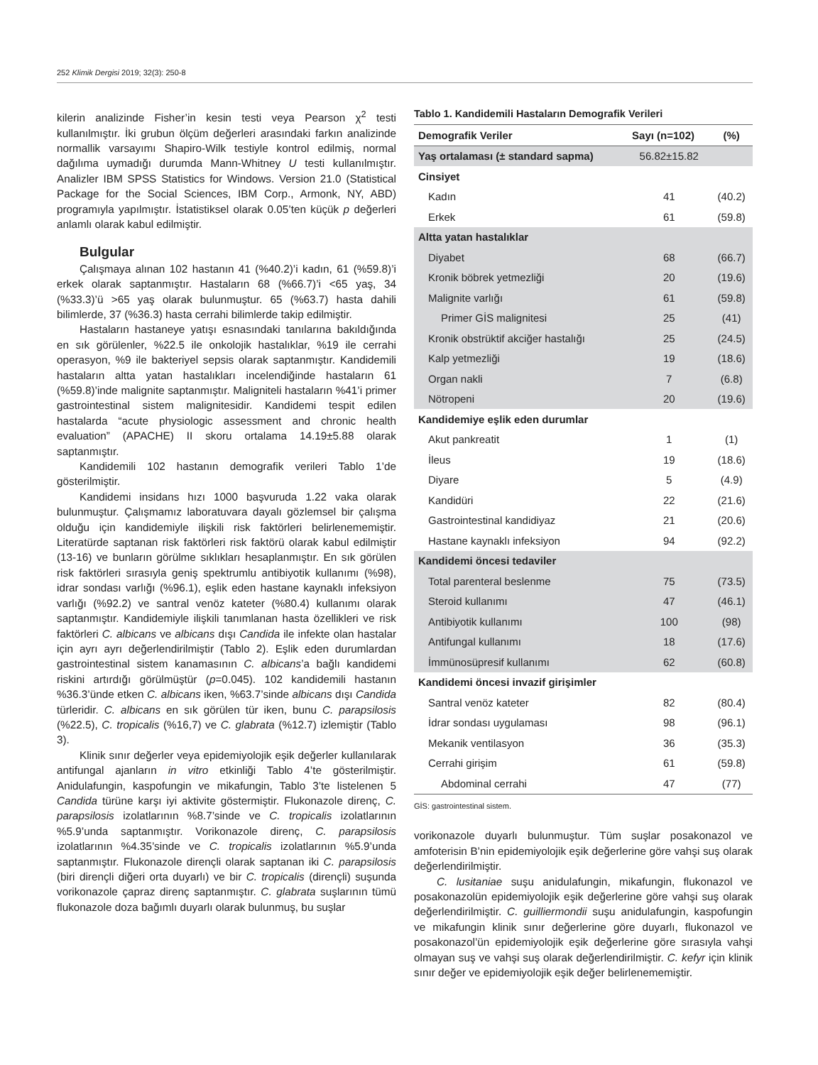252 Klimik Dergisi 2019; 32(3): 250-8
kilerin analizinde Fisher’in kesin testi veya Pearson χ<sup>2</sup> testi kullanılmıştır. İki grubun ölçüm değerleri arasındaki farkın analizinde normallik varsayımı Shapiro-Wilk testiyle kontrol edilmiş, normal dağılıma uymadığı durumda Mann-Whitney U testi kullanılmıştır. Analizler IBM SPSS Statistics for Windows. Version 21.0 (Statistical Package for the Social Sciences, IBM Corp., Armonk, NY, ABD) programıyla yapılmıştır. İstatistiksel olarak 0.05’ten küçük p değerleri anlamlı olarak kabul edilmiştir.
Bulgular
Çalışmaya alınan 102 hastanın 41 (%40.2)’i kadın, 61 (%59.8)’i erkek olarak saptanmıştır. Hastaların 68 (%66.7)’i <65 yaş, 34 (%33.3)’ü >65 yaş olarak bulunmuştur. 65 (%63.7) hasta dahili bilimlerde, 37 (%36.3) hasta cerrahi bilimlerde takip edilmiştir.
Hastaların hastaneye yatışı esnasındaki tanılarına bakıldığında en sık görülenler, %22.5 ile onkolojik hastalıklar, %19 ile cerrahi operasyon, %9 ile bakteriyel sepsis olarak saptanmıştır. Kandidemili hastaların altta yatan hastalıkları incelendiğinde hastaların 61 (%59.8)’inde malignite saptanmıştır. Maligniteli hastaların %41’i primer gastrointestinal sistem malignitesidir. Kandidemi tespit edilen hastalarda “acute physiologic assessment and chronic health evaluation” (APACHE) II skoru ortalama 14.19±5.88 olarak saptanmıştır.
Kandidemili 102 hastanın demografik verileri Tablo 1’de gösterilmiştir.
Kandidemi insidans hızı 1000 başvuruda 1.22 vaka olarak bulunmuştur. Çalışmamız laboratuvara dayalı gözlemsel bir çalışma olduğu için kandidemiyle ilişkili risk faktörleri belirlenememiştir. Literatürde saptanan risk faktörleri risk faktörü olarak kabul edilmiştir (13-16) ve bunların görülme sıklıkları hesaplanmıştır. En sık görülen risk faktörleri sırasıyla geniş spektrumlu antibiyotik kullanımı (%98), idrar sondası varlığı (%96.1), eşlik eden hastane kaynaklı infeksiyon varlığı (%92.2) ve santral venöz kateter (%80.4) kullanımı olarak saptanmıştır. Kandidemiyle ilişkili tanımlanan hasta özellikleri ve risk faktörleri C. albicans ve albicans dışı Candida ile infekte olan hastalar için ayrı ayrı değerlendirilmiştir (Tablo 2). Eşlik eden durumlardan gastrointestinal sistem kanamasının C. albicans’a bağlı kandidemi riskini artırdığı görülmüştür (p=0.045). 102 kandidemili hastanın %36.3’ünde etken C. albicans iken, %63.7’sinde albicans dışı Candida türleridir. C. albicans en sık görülen tür iken, bunu C. parapsilosis (%22.5), C. tropicalis (%16,7) ve C. glabrata (%12.7) izlemiştir (Tablo 3).
Klinik sınır değerler veya epidemiyolojik eşik değerler kullanılarak antifungal ajanların in vitro etkinliği Tablo 4’te gösterilmiştir. Anidulafungin, kaspofungin ve mikafungin, Tablo 3’te listelenen 5 Candida türüne karşı iyi aktivite göstermiştir. Flukonazole direnç, C. parapsilosis izolatlarının %8.7’sinde ve C. tropicalis izolatlarının %5.9’unda saptanmıştır. Vorikonazole direnç, C. parapsilosis izolatlarının %4.35’sinde ve C. tropicalis izolatlarının %5.9’unda saptanmıştır. Flukonazole dirençli olarak saptanan iki C. parapsilosis (biri dirençli diğeri orta duyarlı) ve bir C. tropicalis (dirençli) suşunda vorikonazole çapraz direnç saptanmıştır. C. glabrata suşlarının tümü flukonazole doza bağımlı duyarlı olarak bulunmuş, bu suşlar
Tablo 1. Kandidemili Hastaların Demografik Verileri
| Demografik Veriler | Sayı (n=102) | (%) |
| --- | --- | --- |
| Yaş ortalaması (± standard sapma) | 56.82±15.82 | |
| Cinsiyet | | |
| Kadın | 41 | (40.2) |
| Erkek | 61 | (59.8) |
| Altta yatan hastalıklar | | |
| Diyabet | 68 | (66.7) |
| Kronik böbrek yetmezliği | 20 | (19.6) |
| Malignite varlığı | 61 | (59.8) |
| Primer GİS malignitesi | 25 | (41) |
| Kronik obstrüktif akciğer hastalığı | 25 | (24.5) |
| Kalp yetmezliği | 19 | (18.6) |
| Organ nakli | 7 | (6.8) |
| Nötropeni | 20 | (19.6) |
| Kandidemiye eşlik eden durumlar | | |
| Akut pankreatit | 1 | (1) |
| İleus | 19 | (18.6) |
| Diyare | 5 | (4.9) |
| Kandidüri | 22 | (21.6) |
| Gastrointestinal kandidiyaz | 21 | (20.6) |
| Hastane kaynaklı infeksiyon | 94 | (92.2) |
| Kandidemi öncesi tedaviler | | |
| Total parenteral beslenme | 75 | (73.5) |
| Steroid kullanımı | 47 | (46.1) |
| Antibiyotik kullanımı | 100 | (98) |
| Antifungal kullanımı | 18 | (17.6) |
| İmmünosüpresif kullanımı | 62 | (60.8) |
| Kandidemi öncesi invazif girişimler | | |
| Santral venöz kateter | 82 | (80.4) |
| İdrar sondası uygulaması | 98 | (96.1) |
| Mekanik ventilasyon | 36 | (35.3) |
| Cerrahi girişim | 61 | (59.8) |
| Abdominal cerrahi | 47 | (77) |
GİS: gastrointestinal sistem.
vorikonazole duyarlı bulunmuştur. Tüm suşlar posakonazol ve amfoterisin B’nin epidemiyolojik eşik değerlerine göre vahşi suş olarak değerlendirilmiştir.
C. lusitaniae suşu anidulafungin, mikafungin, flukonazol ve posakonazolün epidemiyolojik eşik değerlerine göre vahşi suş olarak değerlendirilmiştir. C. guilliermondii suşu anidulafungin, kaspofungin ve mikafungin klinik sınır değerlerine göre duyarlı, flukonazol ve posakonazol’ün epidemiyolojik eşik değerlerine göre sırasıyla vahşi olmayan suş ve vahşi suş olarak değerlendirilmiştir. C. kefyr için klinik sınır değer ve epidemiyolojik eşik değer belirlenememiştir.